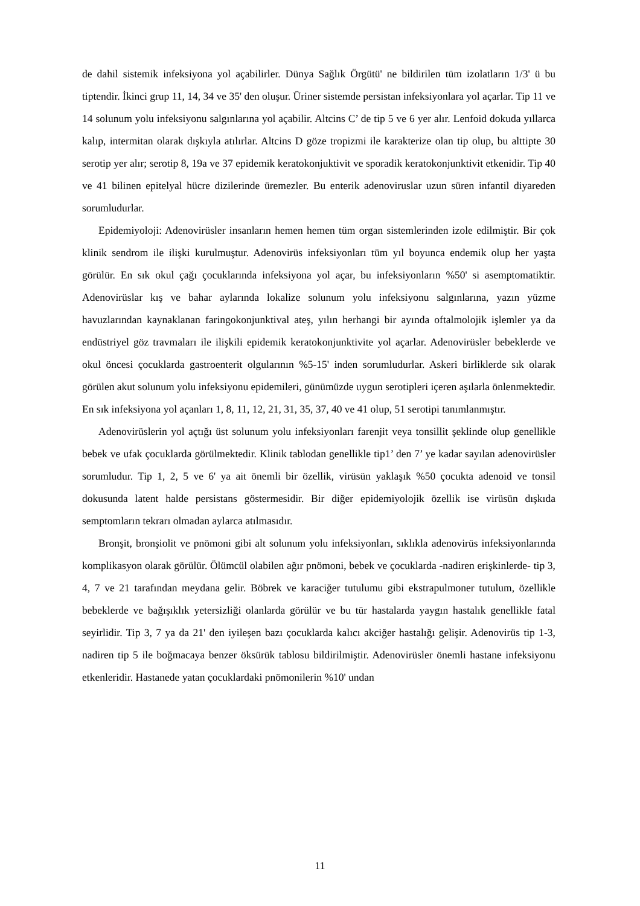de dahil sistemik infeksiyona yol açabilirler. Dünya Sağlık Örgütü' ne bildirilen tüm izolatların 1/3' ü bu tiptendir. İkinci grup 11, 14, 34 ve 35' den oluşur. Üriner sistemde persistan infeksiyonlara yol açarlar. Tip 11 ve 14 solunum yolu infeksiyonu salgınlarına yol açabilir. Altcins C’ de tip 5 ve 6 yer alır. Lenfoid dokuda yıllarca kalıp, intermitan olarak dışkıyla atılırlar. Altcins D göze tropizmi ile karakterize olan tip olup, bu alttipte 30 serotip yer alır; serotip 8, 19a ve 37 epidemik keratokonjuktivit ve sporadik keratokonjunktivit etkenidir. Tip 40 ve 41 bilinen epitelyal hücre dizilerinde üremezler. Bu enterik adenoviruslar uzun süren infantil diyareden sorumludurlar.
Epidemiyoloji: Adenovirüsler insanların hemen hemen tüm organ sistemlerinden izole edilmiştir. Bir çok klinik sendrom ile ilişki kurulmuştur. Adenovirüs infeksiyonları tüm yıl boyunca endemik olup her yaşta görülür. En sık okul çağı çocuklarında infeksiyona yol açar, bu infeksiyonların %50' si asemptomatiktir. Adenovirüslar kış ve bahar aylarında lokalize solunum yolu infeksiyonu salgınlarına, yazın yüzme havuzlarından kaynaklanan faringokonjunktival ateş, yılın herhangi bir ayında oftalmolojik işlemler ya da endüstriyel göz travmaları ile ilişkili epidemik keratokonjunktivite yol açarlar. Adenovirüsler bebeklerde ve okul öncesi çocuklarda gastroenterit olgularının %5-15' inden sorumludurlar. Askeri birliklerde sık olarak görülen akut solunum yolu infeksiyonu epidemileri, günümüzde uygun serotipleri içeren aşılarla önlenmektedir. En sık infeksiyona yol açanları 1, 8, 11, 12, 21, 31, 35, 37, 40 ve 41 olup, 51 serotipi tanımlanmıştır.
Adenovirüslerin yol açtığı üst solunum yolu infeksiyonları farenjit veya tonsillit şeklinde olup genellikle bebek ve ufak çocuklarda görülmektedir. Klinik tablodan genellikle tip1’ den 7’ ye kadar sayılan adenovirüsler sorumludur. Tip 1, 2, 5 ve 6' ya ait önemli bir özellik, virüsün yaklaşık %50 çocukta adenoid ve tonsil dokusunda latent halde persistans göstermesidir. Bir diğer epidemiyolojik özellik ise virüsün dışkıda semptomların tekrarı olmadan aylarca atılmasıdır.
Bronşit, bronşiolit ve pnömoni gibi alt solunum yolu infeksiyonları, sıklıkla adenovirüs infeksiyonlarında komplikasyon olarak görülür. Ölümcül olabilen ağır pnömoni, bebek ve çocuklarda -nadiren erişkinlerde- tip 3, 4, 7 ve 21 tarafından meydana gelir. Böbrek ve karaciğer tutulumu gibi ekstrapulmoner tutulum, özellikle bebeklerde ve bağışıklık yetersizliği olanlarda görülür ve bu tür hastalarda yaygın hastalık genellikle fatal seyirlidir. Tip 3, 7 ya da 21' den iyileşen bazı çocuklarda kalıcı akciğer hastalığı gelişir. Adenovirüs tip 1-3, nadiren tip 5 ile boğmacaya benzer öksürük tablosu bildirilmiştir. Adenovirüsler önemli hastane infeksiyonu etkenleridir. Hastanede yatan çocuklardaki pnömonilerin %10' undan
11